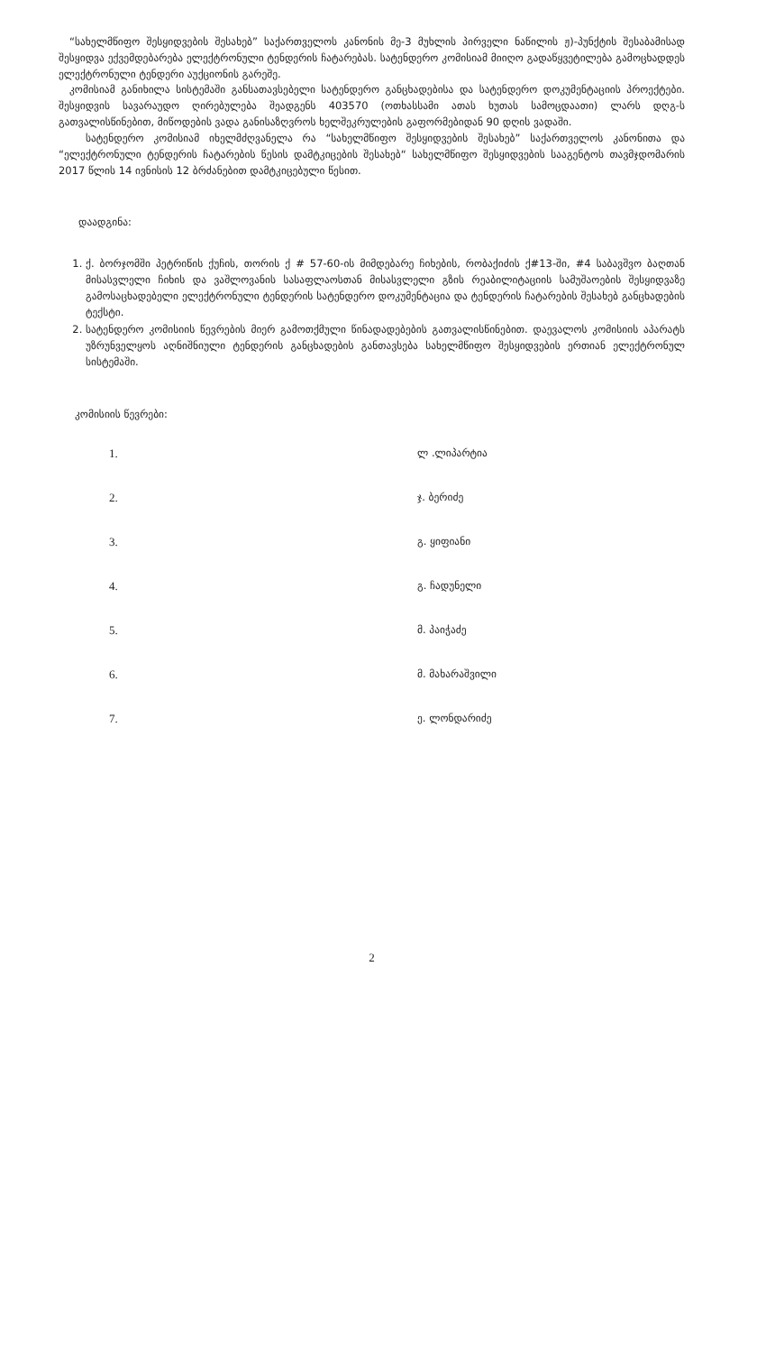“სახელმწიფო შესყიდვების შესახებ” საქართველოს კანონის მე-3 მუხლის პირველი ნაწილის ჟ)-პუნქტის შესაბამისად შესყიდვა ექვემდებარება ელექტრონული ტენდერის ჩატარებას. სატენდერო კომისიამ მიიღო გადაწყვეტილება გამოცხადდეს ელექტრონული ტენდერი აუქციონის გარეშე.
კომისიამ განიხილა სისტემაში განსათავსებელი სატენდერო განცხადებისა და სატენდერო დოკუმენტაციის პროექტები. შესყიდვის სავარაუდო ღირებულება შეადგენს 403570 (ოთხასსამი ათას ხუთას სამოცდაათი) ლარს დღგ-ს გათვალისწინებით, მიწოდების ვადა განისაზღვროს ხელშეკრულების გაფორმებიდან 90 დღის ვადაში.
სატენდერო კომისიამ იხელმძღვანელა რა “სახელმწიფო შესყიდვების შესახებ” საქართველოს კანონითა და “ელექტრონული ტენდერის ჩატარების წესის დამტკიცების შესახებ“ სახელმწიფო შესყიდვების სააგენტოს თავმჯდომარის 2017 წლის 14 ივნისის 12 ბრძანებით დამტკიცებული წესით.
დაადგინა:
1. ქ. ბორჯომში პეტრიწის ქუჩის, თორის ქ # 57-60-ის მიმდებარე ჩიხების, რობაქიძის ქ#13-ში, #4 საბავშვო ბაღთან მისასვლელი ჩიხის და ვაშლოვანის სასაფლაოსთან მისასვლელი გზის რეაბილიტაციის სამუშაოების შესყიდვაზე გამოსაცხადებელი ელექტრონული ტენდერის სატენდერო დოკუმენტაცია და ტენდერის ჩატარების შესახებ განცხადების ტექსტი.
2. სატენდერო კომისიის წევრების მიერ გამოთქმული წინადადებების გათვალისწინებით. დაევალოს კომისიის აპარატს უზრუნველყოს აღნიშნიული ტენდერის განცხადების განთავსება სახელმწიფო შესყიდვების ერთიან ელექტრონულ სისტემაში.
კომისიის წევრები:
| 1. | ლ .ლიპარტია |
| 2. | ჯ. ბერიძე |
| 3. | გ. ყიფიანი |
| 4. | გ. ჩადუნელი |
| 5. | მ. პაიჭაძე |
| 6. | მ. მახარაშვილი |
| 7. | ე. ლონდარიძე |
2